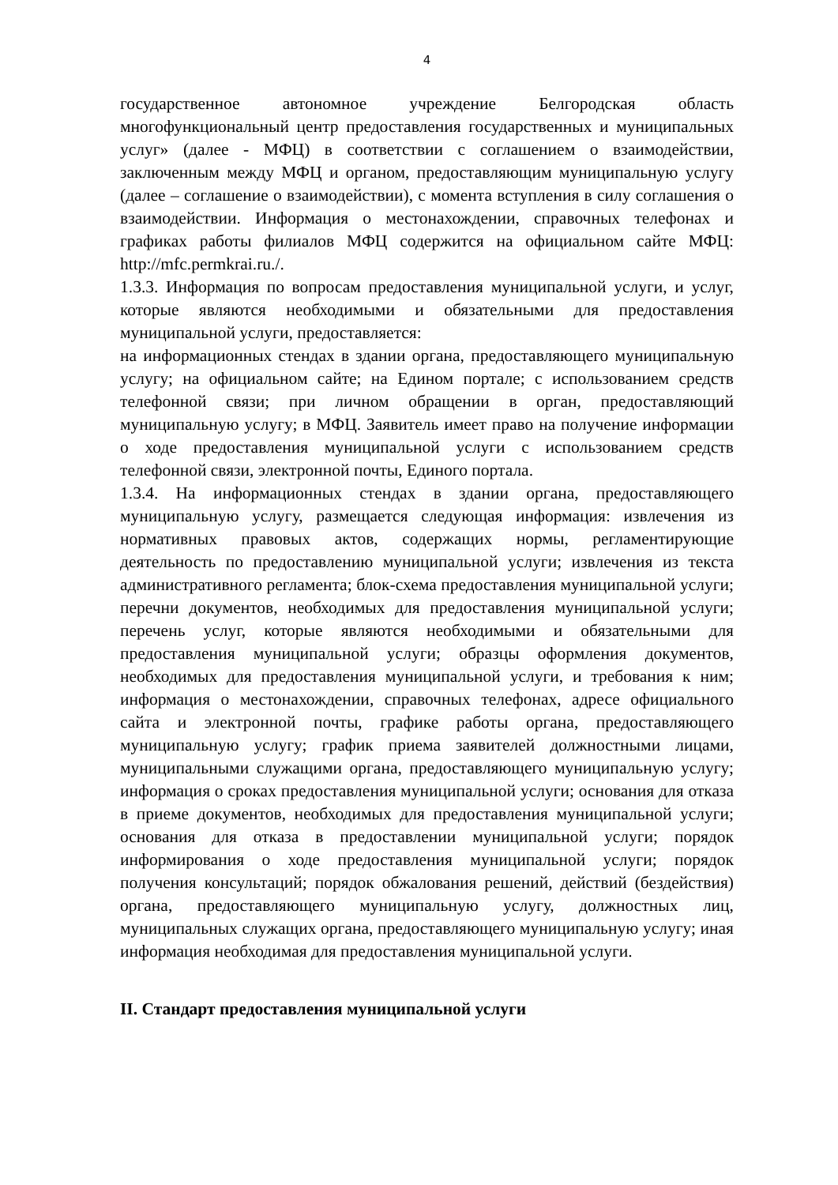4
государственное автономное учреждение Белгородская область многофункциональный центр предоставления государственных и муниципальных услуг» (далее - МФЦ) в соответствии с соглашением о взаимодействии, заключенным между МФЦ и органом, предоставляющим муниципальную услугу (далее – соглашение о взаимодействии), с момента вступления в силу соглашения о взаимодействии. Информация о местонахождении, справочных телефонах и графиках работы филиалов МФЦ содержится на официальном сайте МФЦ: http://mfc.permkrai.ru./.
1.3.3. Информация по вопросам предоставления муниципальной услуги, и услуг, которые являются необходимыми и обязательными для предоставления муниципальной услуги, предоставляется:
на информационных стендах в здании органа, предоставляющего муниципальную услугу; на официальном сайте; на Едином портале; с использованием средств телефонной связи; при личном обращении в орган, предоставляющий муниципальную услугу; в МФЦ. Заявитель имеет право на получение информации о ходе предоставления муниципальной услуги с использованием средств телефонной связи, электронной почты, Единого портала.
1.3.4. На информационных стендах в здании органа, предоставляющего муниципальную услугу, размещается следующая информация: извлечения из нормативных правовых актов, содержащих нормы, регламентирующие деятельность по предоставлению муниципальной услуги; извлечения из текста административного регламента; блок-схема предоставления муниципальной услуги; перечни документов, необходимых для предоставления муниципальной услуги; перечень услуг, которые являются необходимыми и обязательными для предоставления муниципальной услуги; образцы оформления документов, необходимых для предоставления муниципальной услуги, и требования к ним; информация о местонахождении, справочных телефонах, адресе официального сайта и электронной почты, графике работы органа, предоставляющего муниципальную услугу; график приема заявителей должностными лицами, муниципальными служащими органа, предоставляющего муниципальную услугу; информация о сроках предоставления муниципальной услуги; основания для отказа в приеме документов, необходимых для предоставления муниципальной услуги; основания для отказа в предоставлении муниципальной услуги; порядок информирования о ходе предоставления муниципальной услуги; порядок получения консультаций; порядок обжалования решений, действий (бездействия) органа, предоставляющего муниципальную услугу, должностных лиц, муниципальных служащих органа, предоставляющего муниципальную услугу; иная информация необходимая для предоставления муниципальной услуги.
II. Стандарт предоставления муниципальной услуги